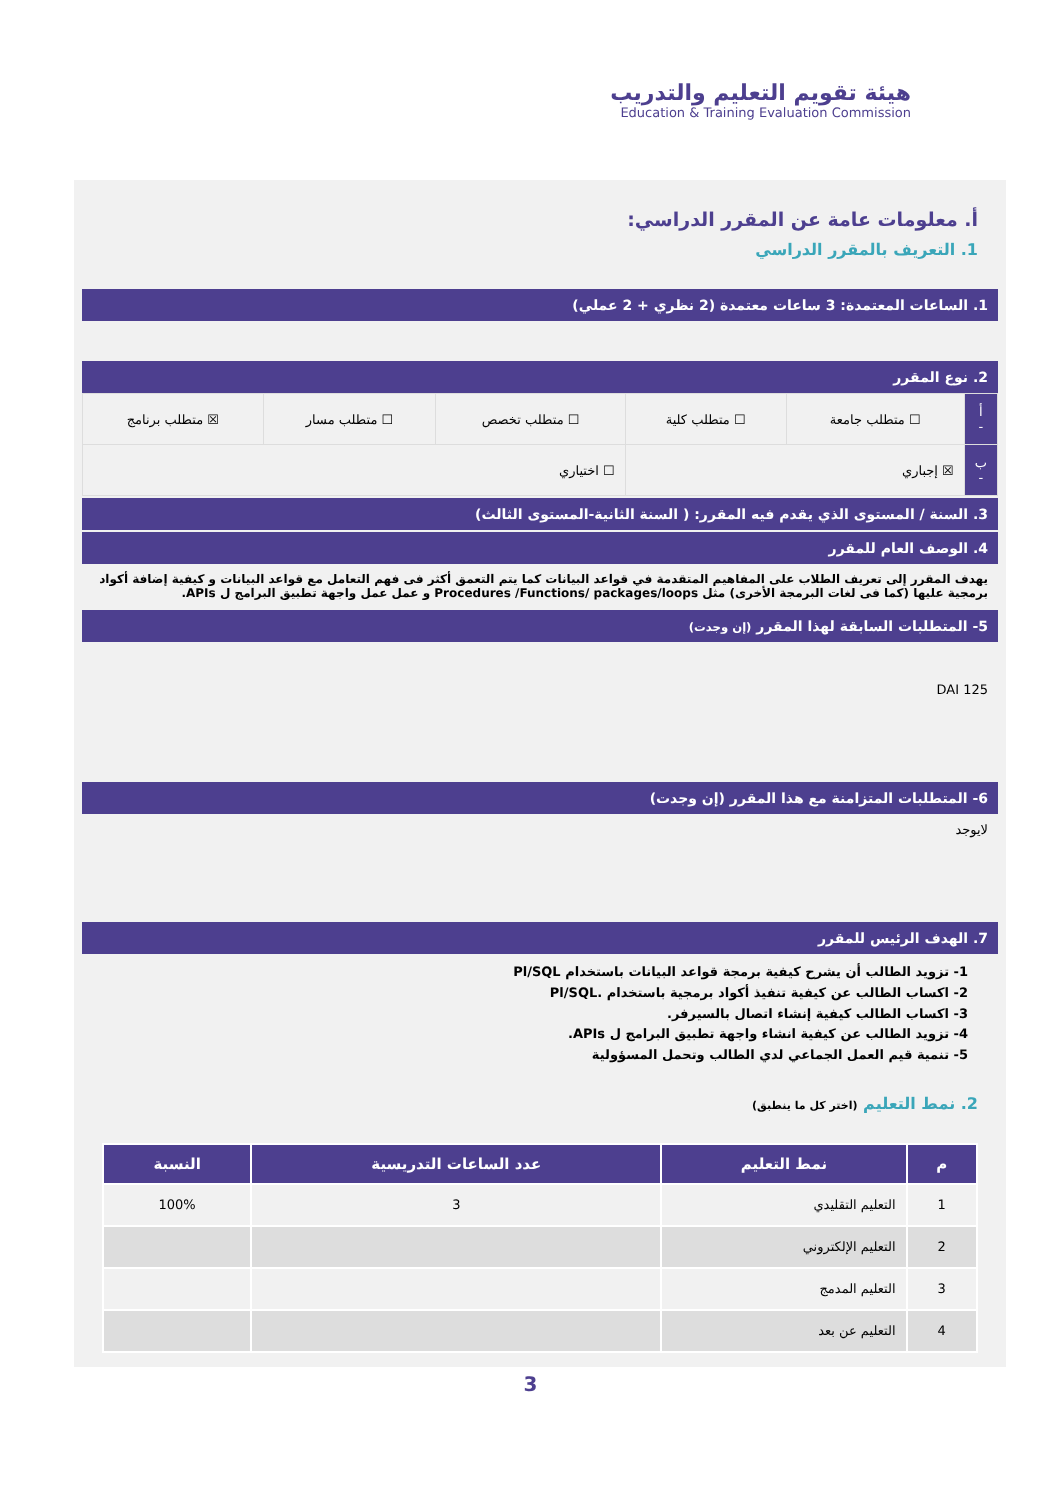هيئة تقويم التعليم والتدريب
Education & Training Evaluation Commission
أ. معلومات عامة عن المقرر الدراسي:
1. التعريف بالمقرر الدراسي
1. الساعات المعتمدة: 3 ساعات معتمدة (2 نظري + 2 عملي)
2. نوع المقرر
| أ - | ☐ متطلب جامعة | ☐ متطلب كلية | ☐ متطلب تخصص | ☐ متطلب مسار | ☒ متطلب برنامج |
| ب - | ☒ إجباري | | ☐ اختياري | | |
3. السنة / المستوى الذي يقدم فيه المقرر: ( السنة الثانية-المستوى الثالث)
4. الوصف العام للمقرر
يهدف المقرر إلى تعريف الطلاب على المفاهيم المتقدمة في قواعد البيانات كما يتم التعمق أكثر فى فهم التعامل مع قواعد البيانات و كيفية إضافة أكواد برمجية عليها (كما فى لغات البرمجة الأخرى) مثل Procedures /Functions/ packages/loops و عمل عمل واجهة تطبيق البرامج ل APIs.
5- المتطلبات السابقة لهذا المقرر (إن وجدت)
DAI 125
6- المتطلبات المتزامنة مع هذا المقرر (إن وجدت)
لايوجد
7. الهدف الرئيس للمقرر
1- تزويد الطالب أن يشرح كيفية برمجة قواعد البيانات باستخدام Pl/SQL
2- اكساب الطالب عن كيفية تنفيذ أكواد برمجية باستخدام .Pl/SQL
3- اكساب الطالب كيفية إنشاء اتصال بالسيرفر.
4- تزويد الطالب عن كيفية انشاء واجهة تطبيق البرامج ل APIs.
5- تنمية قيم العمل الجماعي لدي الطالب وتحمل المسؤولية
2. نمط التعليم (اختر كل ما ينطبق)
| م | نمط التعليم | عدد الساعات التدريسية | النسبة |
| --- | --- | --- | --- |
| 1 | التعليم التقليدي | 3 | 100% |
| 2 | التعليم الإلكتروني | | |
| 3 | التعليم المدمج | | |
| 4 | التعليم عن بعد | | |
3